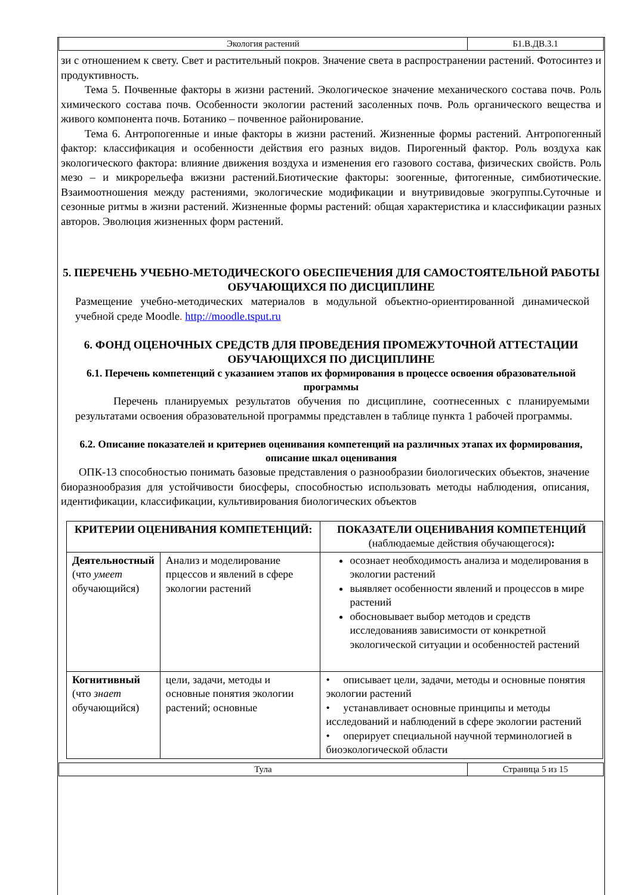| Экология растений | Б1.В.ДВ.3.1 |
зи с отношением к свету. Свет и растительный покров. Значение света в распространении растений. Фотосинтез и продуктивность.
Тема 5. Почвенные факторы в жизни растений. Экологическое значение механического состава почв. Роль химического состава почв. Особенности экологии растений засоленных почв. Роль органического вещества и живого компонента почв. Ботанико – почвенное районирование.
Тема 6. Антропогенные и иные факторы в жизни растений. Жизненные формы растений. Антропогенный фактор: классификация и особенности действия его разных видов. Пирогенный фактор. Роль воздуха как экологического фактора: влияние движения воздуха и изменения его газового состава, физических свойств. Роль мезо – и микрорельефа вжизни растений.Биотические факторы: зоогенные, фитогенные, симбиотические. Взаимоотношения между растениями, экологические модификации и внутривидовые экогруппы.Суточные и сезонные ритмы в жизни растений. Жизненные формы растений: общая характеристика и классификации разных авторов. Эволюция жизненных форм растений.
5. ПЕРЕЧЕНЬ УЧЕБНО-МЕТОДИЧЕСКОГО ОБЕСПЕЧЕНИЯ ДЛЯ САМОСТОЯТЕЛЬНОЙ РАБОТЫ ОБУЧАЮЩИХСЯ ПО ДИСЦИПЛИНЕ
Размещение учебно-методических материалов в модульной объектно-ориентированной динамической учебной среде Moodle. http://moodle.tsput.ru
6. ФОНД ОЦЕНОЧНЫХ СРЕДСТВ ДЛЯ ПРОВЕДЕНИЯ ПРОМЕЖУТОЧНОЙ АТТЕСТАЦИИ ОБУЧАЮЩИХСЯ ПО ДИСЦИПЛИНЕ
6.1. Перечень компетенций с указанием этапов их формирования в процессе освоения образовательной программы
Перечень планируемых результатов обучения по дисциплине, соотнесенных с планируемыми результатами освоения образовательной программы представлен в таблице пункта 1 рабочей программы.
6.2. Описание показателей и критериев оценивания компетенций на различных этапах их формирования, описание шкал оценивания
ОПК-13 способностью понимать базовые представления о разнообразии биологических объектов, значение биоразнообразия для устойчивости биосферы, способностью использовать методы наблюдения, описания, идентификации, классификации, культивирования биологических объектов
| КРИТЕРИИ ОЦЕНИВАНИЯ КОМПЕТЕНЦИЙ: | | ПОКАЗАТЕЛИ ОЦЕНИВАНИЯ КОМПЕТЕНЦИЙ (наблюдаемые действия обучающегося) : |
| --- | --- | --- |
| Деятельностный (что умеет обучающийся) | Анализ и моделирование прцессов и явлений в сфере экологии растений | осознает необходимость анализа и моделирования в экологии растений выявляет особенности явлений и процессов в мире растений обосновывает выбор методов и средств исследованияв зависимости от конкретной экологической ситуации и особенностей растений |
| Когнитивный (что знает обучающийся) | цели, задачи, методы и основные понятия экологии растений; основные | • описывает цели, задачи, методы и основные понятия экологии растений • устанавливает основные принципы и методы исследований и наблюдений в сфере экологии растений • оперирует специальной научной терминологией в биоэкологической области |
| Тула | Страница 5 из 15 |